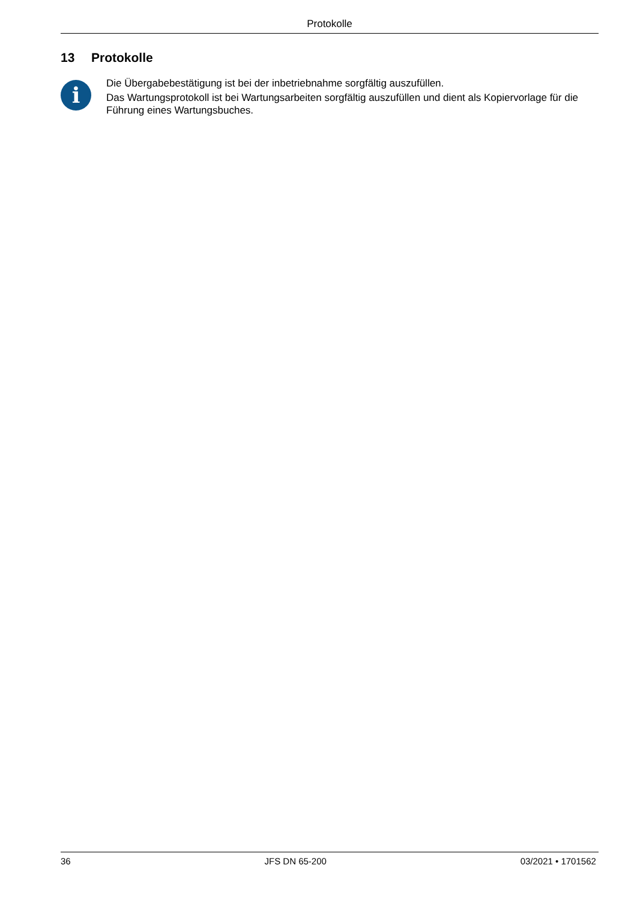Protokolle
13 Protokolle
i
Die Übergabebestätigung ist bei der inbetriebnahme sorgfältig auszufüllen.
Das Wartungsprotokoll ist bei Wartungsarbeiten sorgfältig auszufüllen und dient als Kopiervorlage für die Führung eines Wartungsbuches.
36 JFS DN 65-200 03/2021 • 1701562